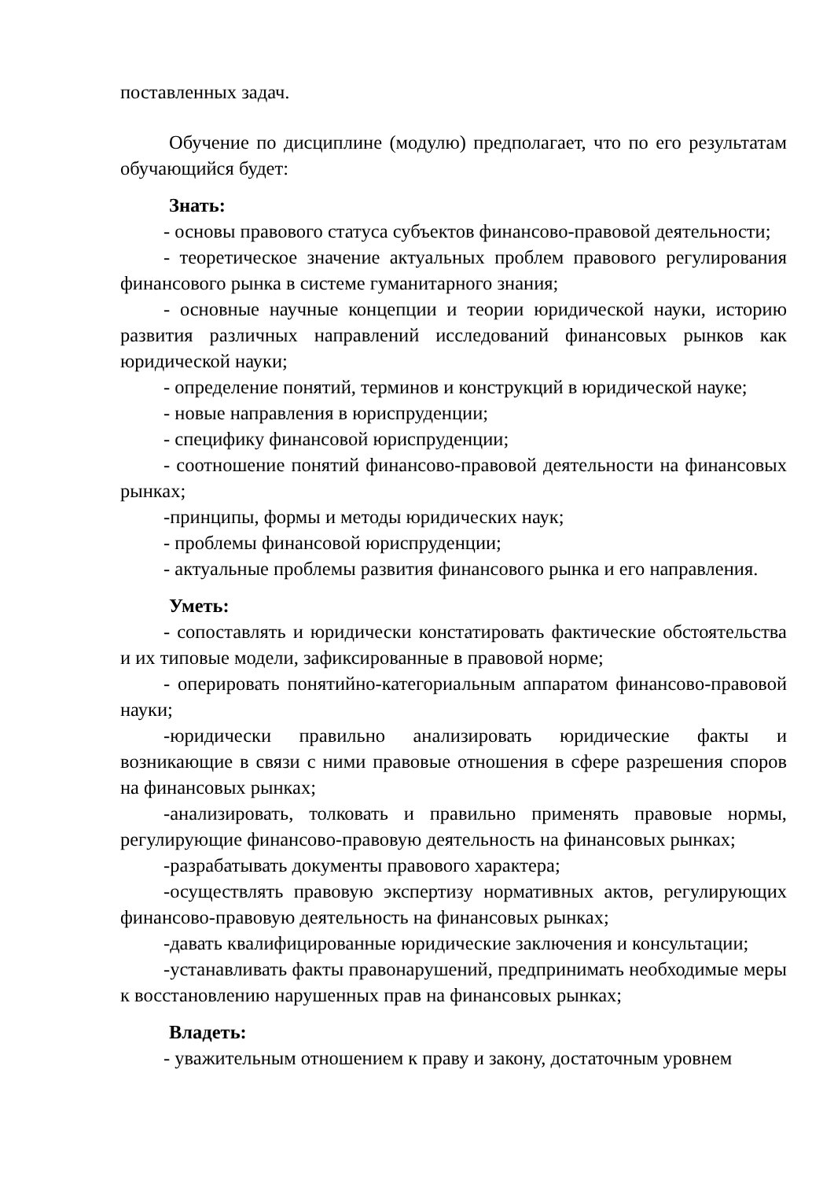поставленных задач.
Обучение по дисциплине (модулю) предполагает, что по его результатам обучающийся будет:
Знать:
- основы правового статуса субъектов финансово-правовой деятельности;
- теоретическое значение актуальных проблем правового регулирования финансового рынка в системе гуманитарного знания;
- основные научные концепции и теории юридической науки, историю развития различных направлений исследований финансовых рынков как юридической науки;
- определение понятий, терминов и конструкций в юридической науке;
- новые направления в юриспруденции;
- специфику финансовой юриспруденции;
- соотношение понятий финансово-правовой деятельности на финансовых рынках;
-принципы, формы и методы юридических наук;
- проблемы финансовой юриспруденции;
- актуальные проблемы развития финансового рынка и его направления.
Уметь:
- сопоставлять и юридически констатировать фактические обстоятельства и их типовые модели, зафиксированные в правовой норме;
- оперировать понятийно-категориальным аппаратом финансово-правовой науки;
-юридически правильно анализировать юридические факты и возникающие в связи с ними правовые отношения в сфере разрешения споров на финансовых рынках;
-анализировать, толковать и правильно применять правовые нормы, регулирующие финансово-правовую деятельность на финансовых рынках;
-разрабатывать документы правового характера;
-осуществлять правовую экспертизу нормативных актов, регулирующих финансово-правовую деятельность на финансовых рынках;
-давать квалифицированные юридические заключения и консультации;
-устанавливать факты правонарушений, предпринимать необходимые меры к восстановлению нарушенных прав на финансовых рынках;
Владеть:
- уважительным отношением к праву и закону, достаточным уровнем